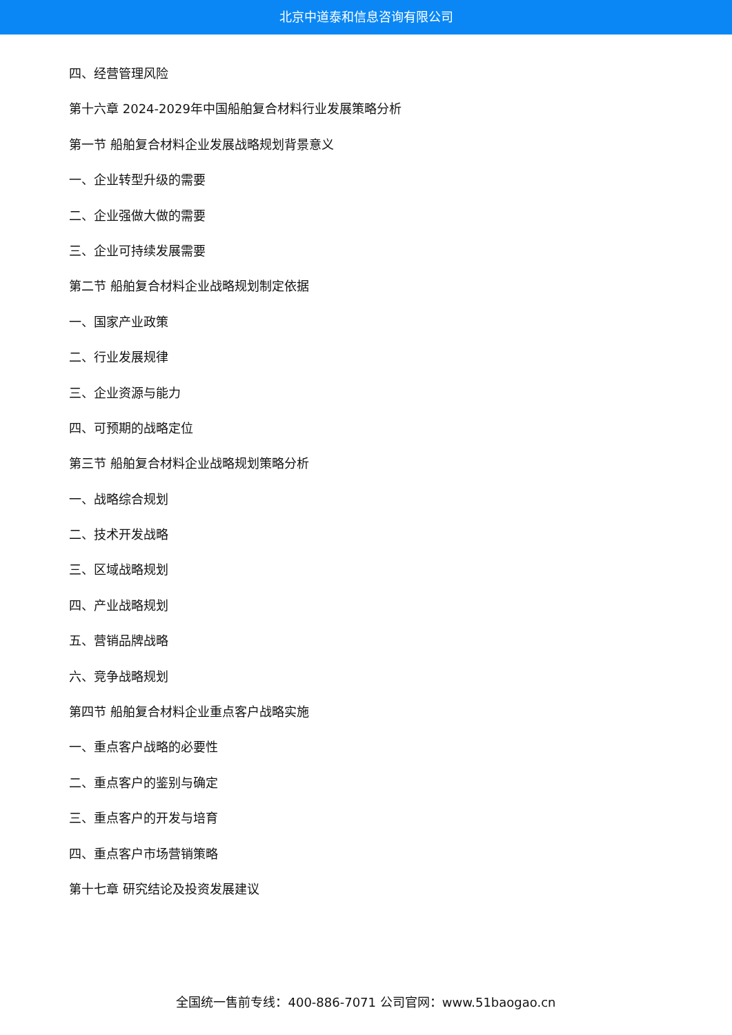北京中道泰和信息咨询有限公司
四、经营管理风险
第十六章 2024-2029年中国船舶复合材料行业发展策略分析
第一节 船舶复合材料企业发展战略规划背景意义
一、企业转型升级的需要
二、企业强做大做的需要
三、企业可持续发展需要
第二节 船舶复合材料企业战略规划制定依据
一、国家产业政策
二、行业发展规律
三、企业资源与能力
四、可预期的战略定位
第三节 船舶复合材料企业战略规划策略分析
一、战略综合规划
二、技术开发战略
三、区域战略规划
四、产业战略规划
五、营销品牌战略
六、竞争战略规划
第四节 船舶复合材料企业重点客户战略实施
一、重点客户战略的必要性
二、重点客户的鉴别与确定
三、重点客户的开发与培育
四、重点客户市场营销策略
第十七章 研究结论及投资发展建议
全国统一售前专线：400-886-7071 公司官网：www.51baogao.cn